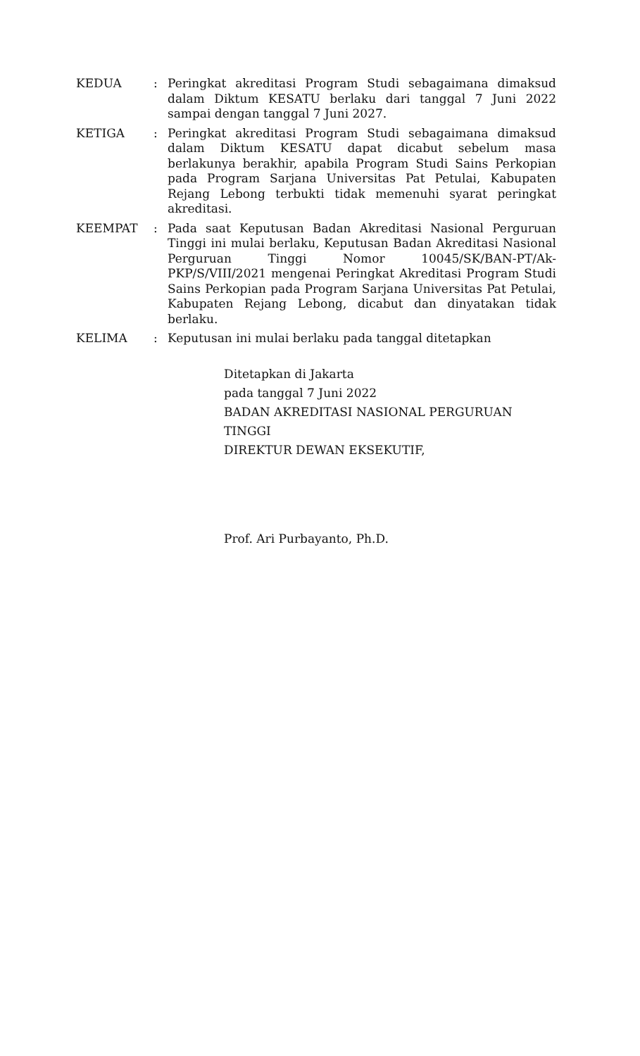KEDUA : Peringkat akreditasi Program Studi sebagaimana dimaksud dalam Diktum KESATU berlaku dari tanggal 7 Juni 2022 sampai dengan tanggal 7 Juni 2027.
KETIGA : Peringkat akreditasi Program Studi sebagaimana dimaksud dalam Diktum KESATU dapat dicabut sebelum masa berlakunya berakhir, apabila Program Studi Sains Perkopian pada Program Sarjana Universitas Pat Petulai, Kabupaten Rejang Lebong terbukti tidak memenuhi syarat peringkat akreditasi.
KEEMPAT : Pada saat Keputusan Badan Akreditasi Nasional Perguruan Tinggi ini mulai berlaku, Keputusan Badan Akreditasi Nasional Perguruan Tinggi Nomor 10045/SK/BAN-PT/Ak-PKP/S/VIII/2021 mengenai Peringkat Akreditasi Program Studi Sains Perkopian pada Program Sarjana Universitas Pat Petulai, Kabupaten Rejang Lebong, dicabut dan dinyatakan tidak berlaku.
KELIMA : Keputusan ini mulai berlaku pada tanggal ditetapkan
Ditetapkan di Jakarta
pada tanggal 7 Juni 2022
BADAN AKREDITASI NASIONAL PERGURUAN TINGGI
DIREKTUR DEWAN EKSEKUTIF,
Prof. Ari Purbayanto, Ph.D.